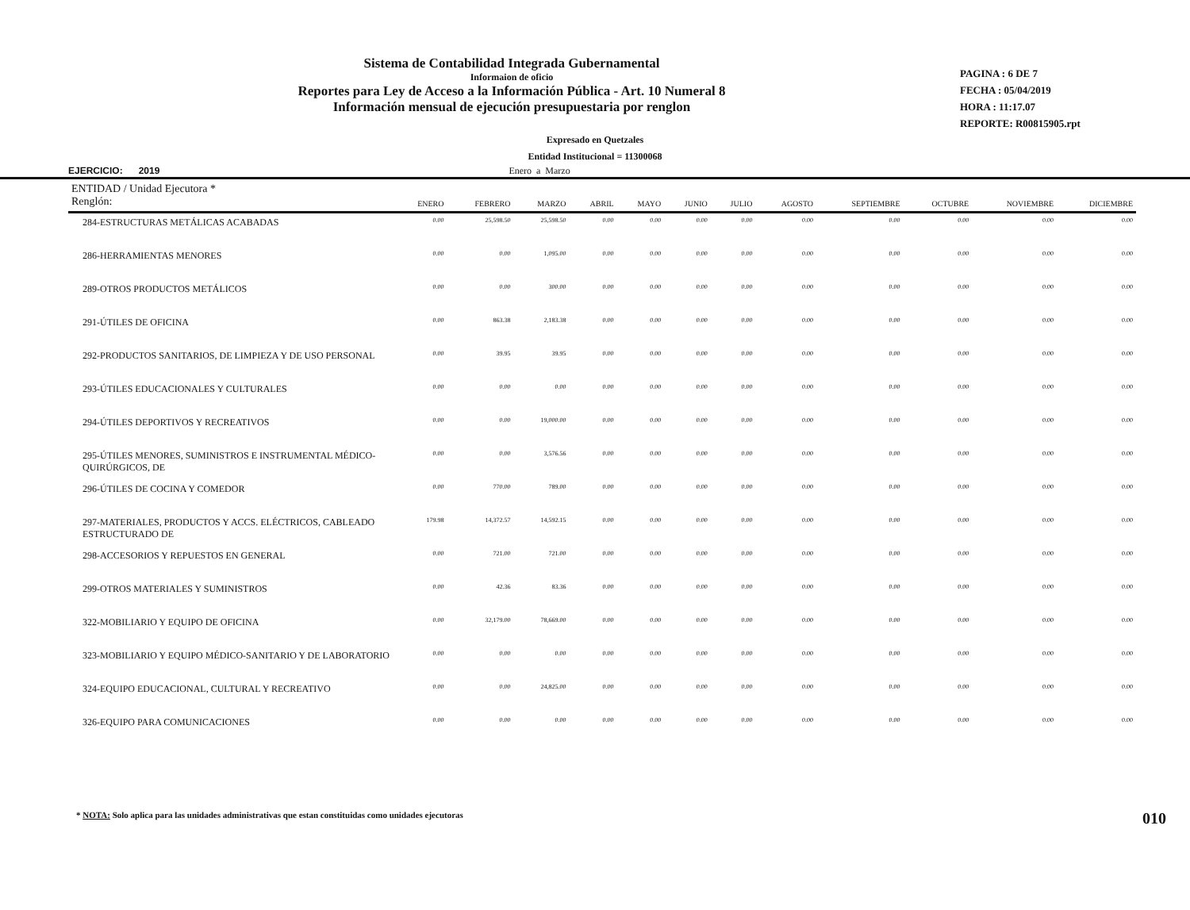Sistema de Contabilidad Integrada Gubernamental
Informaion de oficio
Reportes para Ley de Acceso a la Información Pública - Art. 10 Numeral 8
Información mensual de ejecución presupuestaria por renglon
PAGINA : 6 DE 7
FECHA : 05/04/2019
HORA : 11:17.07
REPORTE: R00815905.rpt
Expresado en Quetzales
Entidad Institucional = 11300068
EJERCICIO: 2019 Enero a Marzo
| ENTIDAD / Unidad Ejecutora * Renglón: | ENERO | FEBRERO | MARZO | ABRIL | MAYO | JUNIO | JULIO | AGOSTO | SEPTIEMBRE | OCTUBRE | NOVIEMBRE | DICIEMBRE |
| --- | --- | --- | --- | --- | --- | --- | --- | --- | --- | --- | --- | --- |
| 284-ESTRUCTURAS METÁLICAS ACABADAS | 0.00 | 25,598.50 | 25,598.50 | 0.00 | 0.00 | 0.00 | 0.00 | 0.00 | 0.00 | 0.00 | 0.00 | 0.00 |
| 286-HERRAMIENTAS MENORES | 0.00 | 0.00 | 1,095.00 | 0.00 | 0.00 | 0.00 | 0.00 | 0.00 | 0.00 | 0.00 | 0.00 | 0.00 |
| 289-OTROS PRODUCTOS METÁLICOS | 0.00 | 0.00 | 300.00 | 0.00 | 0.00 | 0.00 | 0.00 | 0.00 | 0.00 | 0.00 | 0.00 | 0.00 |
| 291-ÚTILES DE OFICINA | 0.00 | 863.38 | 2,183.38 | 0.00 | 0.00 | 0.00 | 0.00 | 0.00 | 0.00 | 0.00 | 0.00 | 0.00 |
| 292-PRODUCTOS SANITARIOS, DE LIMPIEZA Y DE USO PERSONAL | 0.00 | 39.95 | 39.95 | 0.00 | 0.00 | 0.00 | 0.00 | 0.00 | 0.00 | 0.00 | 0.00 | 0.00 |
| 293-ÚTILES EDUCACIONALES Y CULTURALES | 0.00 | 0.00 | 0.00 | 0.00 | 0.00 | 0.00 | 0.00 | 0.00 | 0.00 | 0.00 | 0.00 | 0.00 |
| 294-ÚTILES DEPORTIVOS Y RECREATIVOS | 0.00 | 0.00 | 19,000.00 | 0.00 | 0.00 | 0.00 | 0.00 | 0.00 | 0.00 | 0.00 | 0.00 | 0.00 |
| 295-ÚTILES MENORES, SUMINISTROS E INSTRUMENTAL MÉDICO-QUIRÚRGICOS, DE | 0.00 | 0.00 | 3,576.56 | 0.00 | 0.00 | 0.00 | 0.00 | 0.00 | 0.00 | 0.00 | 0.00 | 0.00 |
| 296-ÚTILES DE COCINA Y COMEDOR | 0.00 | 770.00 | 789.00 | 0.00 | 0.00 | 0.00 | 0.00 | 0.00 | 0.00 | 0.00 | 0.00 | 0.00 |
| 297-MATERIALES, PRODUCTOS Y ACCS. ELÉCTRICOS, CABLEADO ESTRUCTURADO DE | 179.98 | 14,372.57 | 14,592.15 | 0.00 | 0.00 | 0.00 | 0.00 | 0.00 | 0.00 | 0.00 | 0.00 | 0.00 |
| 298-ACCESORIOS Y REPUESTOS EN GENERAL | 0.00 | 721.00 | 721.00 | 0.00 | 0.00 | 0.00 | 0.00 | 0.00 | 0.00 | 0.00 | 0.00 | 0.00 |
| 299-OTROS MATERIALES Y SUMINISTROS | 0.00 | 42.36 | 83.36 | 0.00 | 0.00 | 0.00 | 0.00 | 0.00 | 0.00 | 0.00 | 0.00 | 0.00 |
| 322-MOBILIARIO Y EQUIPO DE OFICINA | 0.00 | 32,179.00 | 78,669.00 | 0.00 | 0.00 | 0.00 | 0.00 | 0.00 | 0.00 | 0.00 | 0.00 | 0.00 |
| 323-MOBILIARIO Y EQUIPO MÉDICO-SANITARIO Y DE LABORATORIO | 0.00 | 0.00 | 0.00 | 0.00 | 0.00 | 0.00 | 0.00 | 0.00 | 0.00 | 0.00 | 0.00 | 0.00 |
| 324-EQUIPO EDUCACIONAL, CULTURAL Y RECREATIVO | 0.00 | 0.00 | 24,825.00 | 0.00 | 0.00 | 0.00 | 0.00 | 0.00 | 0.00 | 0.00 | 0.00 | 0.00 |
| 326-EQUIPO PARA COMUNICACIONES | 0.00 | 0.00 | 0.00 | 0.00 | 0.00 | 0.00 | 0.00 | 0.00 | 0.00 | 0.00 | 0.00 | 0.00 |
* NOTA: Solo aplica para las unidades administrativas que estan constituidas como unidades ejecutoras
010